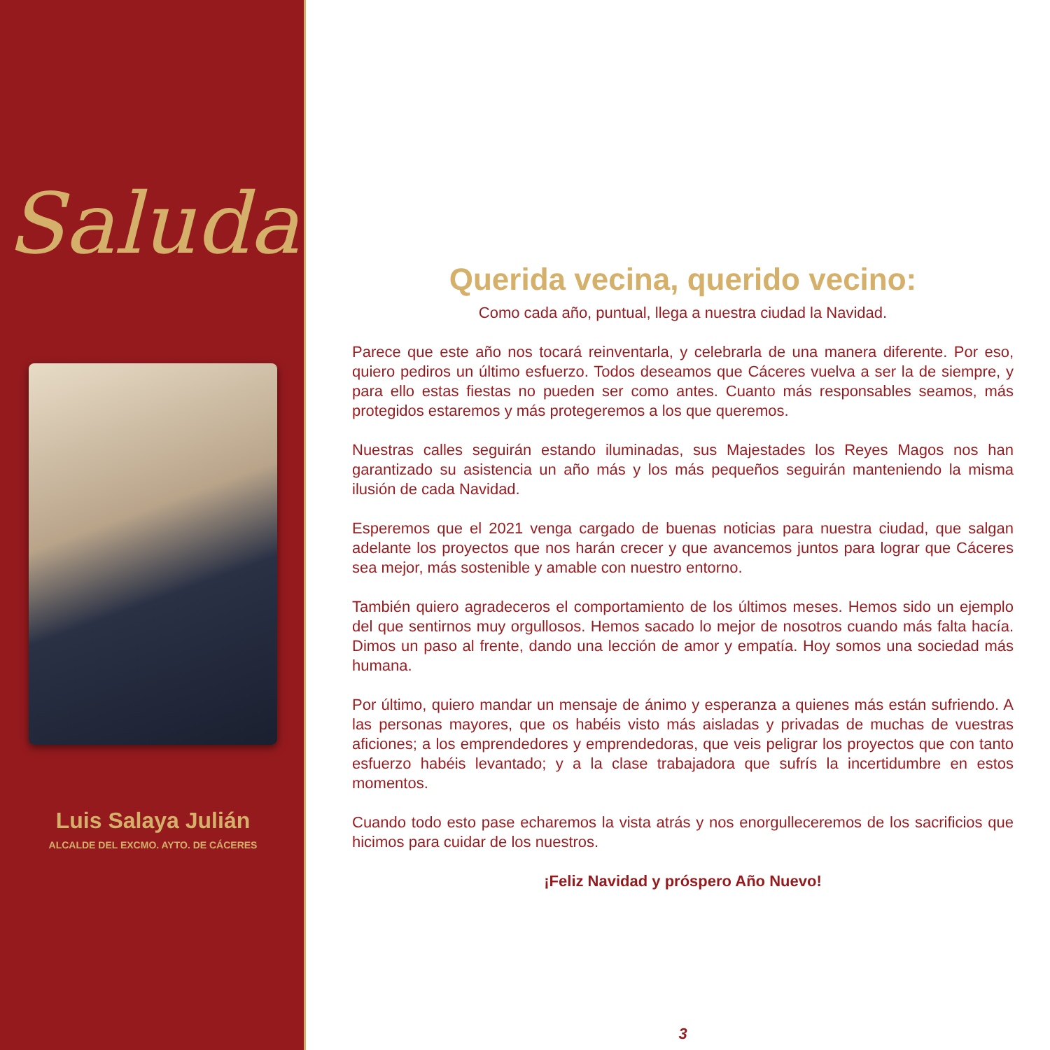Saluda
Luis Salaya Julián
ALCALDE DEL EXCMO. AYTO. DE CÁCERES
Querida vecina, querido vecino:
Como cada año, puntual, llega a nuestra ciudad la Navidad.
Parece que este año nos tocará reinventarla, y celebrarla de una manera diferente. Por eso, quiero pediros un último esfuerzo. Todos deseamos que Cáceres vuelva a ser la de siempre, y para ello estas fiestas no pueden ser como antes. Cuanto más responsables seamos, más protegidos estaremos y más protegeremos a los que queremos.
Nuestras calles seguirán estando iluminadas, sus Majestades los Reyes Magos nos han garantizado su asistencia un año más y los más pequeños seguirán manteniendo la misma ilusión de cada Navidad.
Esperemos que el 2021 venga cargado de buenas noticias para nuestra ciudad, que salgan adelante los proyectos que nos harán crecer y que avancemos juntos para lograr que Cáceres sea mejor, más sostenible y amable con nuestro entorno.
También quiero agradeceros el comportamiento de los últimos meses. Hemos sido un ejemplo del que sentirnos muy orgullosos. Hemos sacado lo mejor de nosotros cuando más falta hacía. Dimos un paso al frente, dando una lección de amor y empatía. Hoy somos una sociedad más humana.
Por último, quiero mandar un mensaje de ánimo y esperanza a quienes más están sufriendo. A las personas mayores, que os habéis visto más aisladas y privadas de muchas de vuestras aficiones; a los emprendedores y emprendedoras, que veis peligrar los proyectos que con tanto esfuerzo habéis levantado; y a la clase trabajadora que sufrís la incertidumbre en estos momentos.
Cuando todo esto pase echaremos la vista atrás y nos enorgulleceremos de los sacrificios que hicimos para cuidar de los nuestros.
¡Feliz Navidad y próspero Año Nuevo!
3